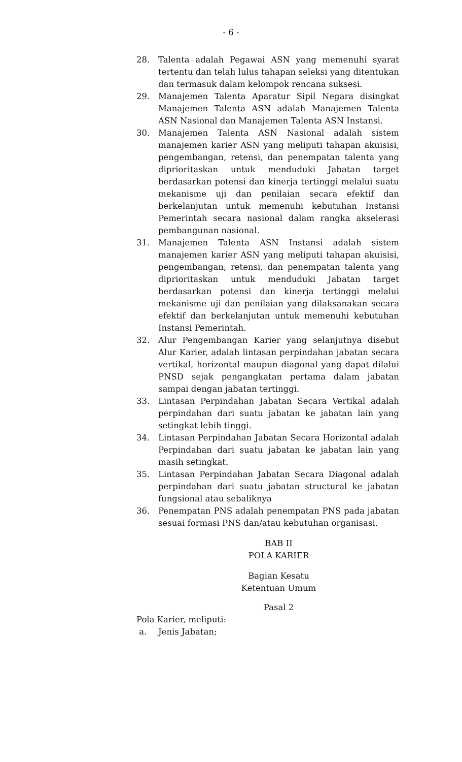- 6 -
28. Talenta adalah Pegawai ASN yang memenuhi syarat tertentu dan telah lulus tahapan seleksi yang ditentukan dan termasuk dalam kelompok rencana suksesi.
29. Manajemen Talenta Aparatur Sipil Negara disingkat Manajemen Talenta ASN adalah Manajemen Talenta ASN Nasional dan Manajemen Talenta ASN Instansi.
30. Manajemen Talenta ASN Nasional adalah sistem manajemen karier ASN yang meliputi tahapan akuisisi, pengembangan, retensi, dan penempatan talenta yang diprioritaskan untuk menduduki Jabatan target berdasarkan potensi dan kinerja tertinggi melalui suatu mekanisme uji dan penilaian secara efektif dan berkelanjutan untuk memenuhi kebutuhan Instansi Pemerintah secara nasional dalam rangka akselerasi pembangunan nasional.
31. Manajemen Talenta ASN Instansi adalah sistem manajemen karier ASN yang meliputi tahapan akuisisi, pengembangan, retensi, dan penempatan talenta yang diprioritaskan untuk menduduki Jabatan target berdasarkan potensi dan kinerja tertinggi melalui mekanisme uji dan penilaian yang dilaksanakan secara efektif dan berkelanjutan untuk memenuhi kebutuhan Instansi Pemerintah.
32. Alur Pengembangan Karier yang selanjutnya disebut Alur Karier, adalah lintasan perpindahan jabatan secara vertikal, horizontal maupun diagonal yang dapat dilalui PNSD sejak pengangkatan pertama dalam jabatan sampai dengan jabatan tertinggi.
33. Lintasan Perpindahan Jabatan Secara Vertikal adalah perpindahan dari suatu jabatan ke jabatan lain yang setingkat lebih tinggi.
34. Lintasan Perpindahan Jabatan Secara Horizontal adalah Perpindahan dari suatu jabatan ke jabatan lain yang masih setingkat.
35. Lintasan Perpindahan Jabatan Secara Diagonal adalah perpindahan dari suatu jabatan structural ke jabatan fungsional atau sebaliknya
36. Penempatan PNS adalah penempatan PNS pada jabatan sesuai formasi PNS dan/atau kebutuhan organisasi.
BAB II
POLA KARIER
Bagian Kesatu
Ketentuan Umum
Pasal 2
Pola Karier, meliputi:
a. Jenis Jabatan;